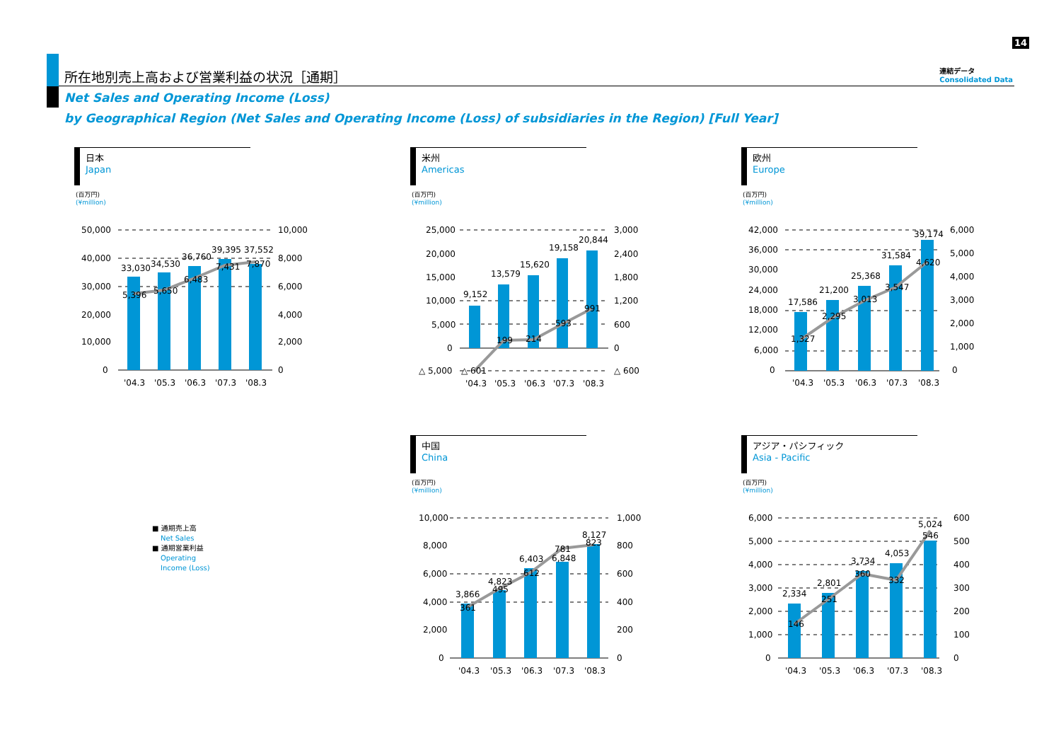14
連結データ
Consolidated Data
所在地別売上高および営業利益の状況［通期］
Net Sales and Operating Income (Loss)
by Geographical Region (Net Sales and Operating Income (Loss) of subsidiaries in the Region) [Full Year]
日本
Japan
(百万円)
(¥million)
50,000
40,000
30,000
20,000
10,000
0
10,000
8,000
6,000
4,000
2,000
0
33,030
34,530
36,760
39,395
37,552
5,396
5,650
6,483
7,431
7,870
'04.3
'05.3
'06.3
'07.3
'08.3
米州
Americas
(百万円)
(¥million)
25,000
20,000
15,000
10,000
5,000
0
△ 5,000
3,000
2,400
1,800
1,200
600
0
△ 600
9,152
13,579
15,620
19,158
20,844
△ 601
199
214
593
991
'04.3
'05.3
'06.3
'07.3
'08.3
欧州
Europe
(百万円)
(¥million)
42,000
36,000
30,000
24,000
18,000
12,000
6,000
0
6,000
5,000
4,000
3,000
2,000
1,000
0
17,586
21,200
25,368
31,584
39,174
1,327
2,295
3,013
3,547
4,620
'04.3
'05.3
'06.3
'07.3
'08.3
■ 通期売上高
Net Sales
■ 通期営業利益
Operating
Income (Loss)
中国
China
(百万円)
(¥million)
10,000
8,000
6,000
4,000
2,000
0
1,000
800
600
400
200
0
3,866
4,823
6,403
6,848
8,127
361
495
612
781
823
'04.3
'05.3
'06.3
'07.3
'08.3
アジア・パシフィック
Asia - Pacific
(百万円)
(¥million)
6,000
5,000
4,000
3,000
2,000
1,000
0
600
500
400
300
200
100
0
2,334
2,801
3,734
4,053
5,024
146
251
360
332
546
'04.3
'05.3
'06.3
'07.3
'08.3